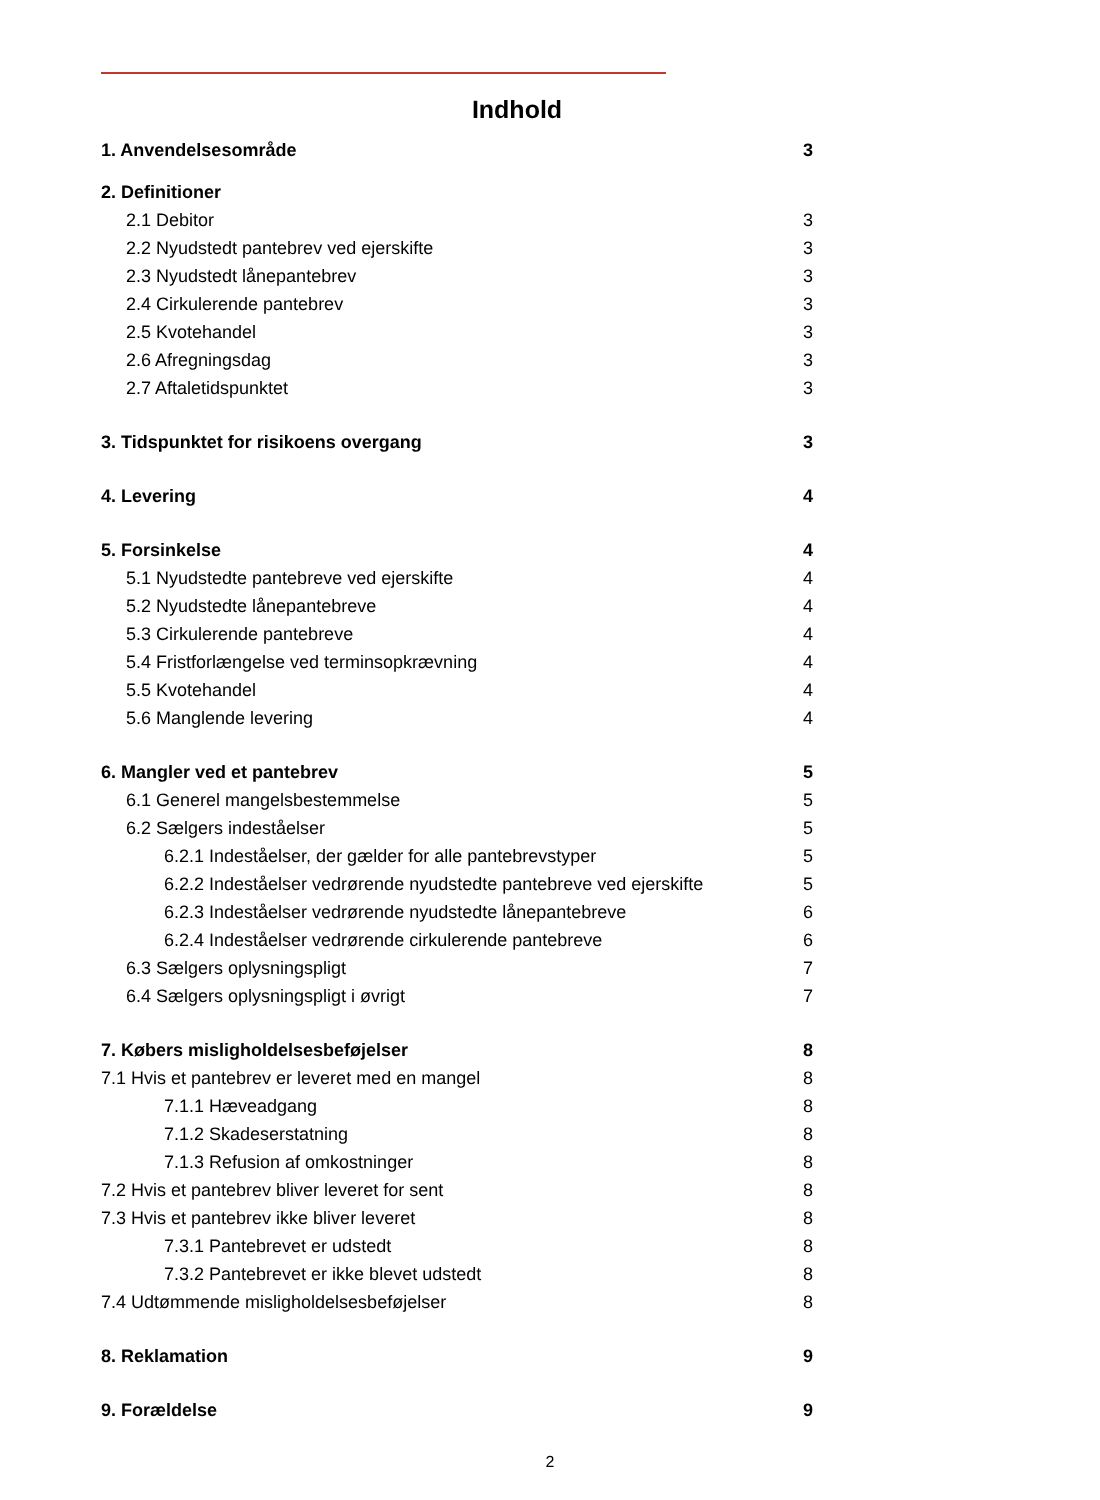Indhold
1. Anvendelsesområde 3
2. Definitioner
2.1 Debitor 3
2.2 Nyudstedt pantebrev ved ejerskifte 3
2.3 Nyudstedt lånepantebrev 3
2.4 Cirkulerende pantebrev 3
2.5 Kvotehandel 3
2.6 Afregningsdag 3
2.7 Aftaletidspunktet 3
3. Tidspunktet for risikoens overgang 3
4. Levering 4
5. Forsinkelse 4
5.1 Nyudstedte pantebreve ved ejerskifte 4
5.2 Nyudstedte lånepantebreve 4
5.3 Cirkulerende pantebreve 4
5.4 Fristforlængelse ved terminsopkrævning 4
5.5 Kvotehandel 4
5.6 Manglende levering 4
6. Mangler ved et pantebrev 5
6.1 Generel mangelsbestemmelse 5
6.2 Sælgers indeståelser 5
6.2.1 Indeståelser, der gælder for alle pantebrevstyper 5
6.2.2 Indeståelser vedrørende nyudstedte pantebreve ved ejerskifte 5
6.2.3 Indeståelser vedrørende nyudstedte lånepantebreve 6
6.2.4 Indeståelser vedrørende cirkulerende pantebreve 6
6.3 Sælgers oplysningspligt 7
6.4 Sælgers oplysningspligt i øvrigt 7
7. Købers misligholdelsesbeføjelser 8
7.1 Hvis et pantebrev er leveret med en mangel 8
7.1.1 Hæveadgang 8
7.1.2 Skadeserstatning 8
7.1.3 Refusion af omkostninger 8
7.2 Hvis et pantebrev bliver leveret for sent 8
7.3 Hvis et pantebrev ikke bliver leveret 8
7.3.1 Pantebrevet er udstedt 8
7.3.2 Pantebrevet er ikke blevet udstedt 8
7.4 Udtømmende misligholdelsesbeføjelser 8
8. Reklamation 9
9. Forældelse 9
2